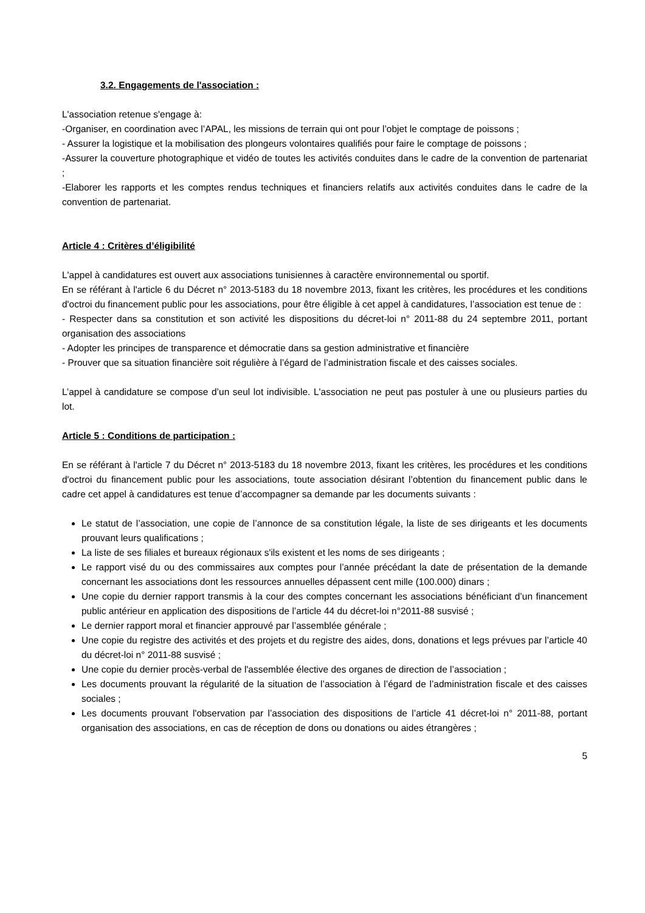3.2. Engagements de l'association :
L'association retenue s'engage à:
-Organiser, en coordination avec l’APAL, les missions de terrain qui ont pour l’objet le comptage de poissons ;
- Assurer la logistique et la mobilisation des plongeurs volontaires qualifiés pour faire le comptage de poissons ;
-Assurer la couverture photographique et vidéo de toutes les activités conduites dans le cadre de la convention de partenariat ;
-Elaborer les rapports et les comptes rendus techniques et financiers relatifs aux activités conduites dans le cadre de la convention de partenariat.
Article 4 : Critères d’éligibilité
L'appel à candidatures est ouvert aux associations tunisiennes à caractère environnemental ou sportif.
En se référant à l'article 6 du Décret n° 2013-5183 du 18 novembre 2013, fixant les critères, les procédures et les conditions d'octroi du financement public pour les associations, pour être éligible à cet appel à candidatures, l’association est tenue de :
- Respecter dans sa constitution et son activité les dispositions du décret-loi n° 2011-88 du 24 septembre 2011, portant organisation des associations
- Adopter les principes de transparence et démocratie dans sa gestion administrative et financière
- Prouver que sa situation financière soit régulière à l’égard de l’administration fiscale et des caisses sociales.
L’appel à candidature se compose d’un seul lot indivisible. L'association ne peut pas postuler à une ou plusieurs parties du lot.
Article 5 : Conditions de participation :
En se référant à l'article 7 du Décret n° 2013-5183 du 18 novembre 2013, fixant les critères, les procédures et les conditions d'octroi du financement public pour les associations, toute association désirant l’obtention du financement public dans le cadre cet appel à candidatures est tenue d’accompagner sa demande par les documents suivants :
Le statut de l’association, une copie de l’annonce de sa constitution légale, la liste de ses dirigeants et les documents prouvant leurs qualifications ;
La liste de ses filiales et bureaux régionaux s'ils existent et les noms de ses dirigeants ;
Le rapport visé du ou des commissaires aux comptes pour l’année précédant la date de présentation de la demande concernant les associations dont les ressources annuelles dépassent cent mille (100.000) dinars ;
Une copie du dernier rapport transmis à la cour des comptes concernant les associations bénéficiant d’un financement public antérieur en application des dispositions de l’article 44 du décret-loi n°2011-88 susvisé ;
Le dernier rapport moral et financier approuvé par l’assemblée générale ;
Une copie du registre des activités et des projets et du registre des aides, dons, donations et legs prévues par l’article 40 du décret-loi n° 2011-88 susvisé ;
Une copie du dernier procès-verbal de l'assemblée élective des organes de direction de l’association ;
Les documents prouvant la régularité de la situation de l’association à l’égard de l’administration fiscale et des caisses sociales ;
Les documents prouvant l'observation par l’association des dispositions de l’article 41 décret-loi n° 2011-88, portant organisation des associations, en cas de réception de dons ou donations ou aides étrangères ;
5